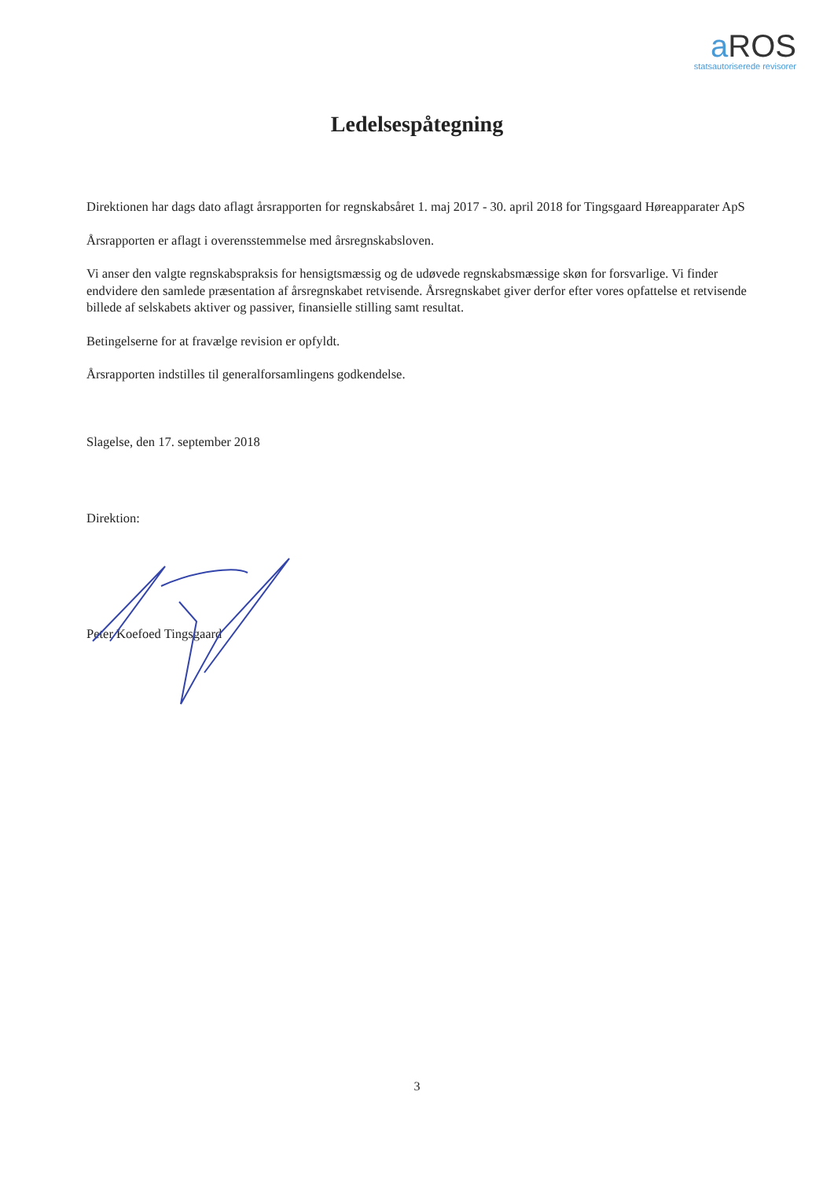a ROS
statsautoriserede revisorer
Ledelsespåtegning
Direktionen har dags dato aflagt årsrapporten for regnskabsåret 1. maj 2017 - 30. april 2018 for Tingsgaard Høreapparater ApS
Årsrapporten er aflagt i overensstemmelse med årsregnskabsloven.
Vi anser den valgte regnskabspraksis for hensigtsmæssig og de udøvede regnskabsmæssige skøn for forsvarlige. Vi finder endvidere den samlede præsentation af årsregnskabet retvisende. Årsregnskabet giver derfor efter vores opfattelse et retvisende billede af selskabets aktiver og passiver, finansielle stilling samt resultat.
Betingelserne for at fravælge revision er opfyldt.
Årsrapporten indstilles til generalforsamlingens godkendelse.
Slagelse, den 17. september 2018
Direktion:
Peter Koefoed Tingsgaard
3